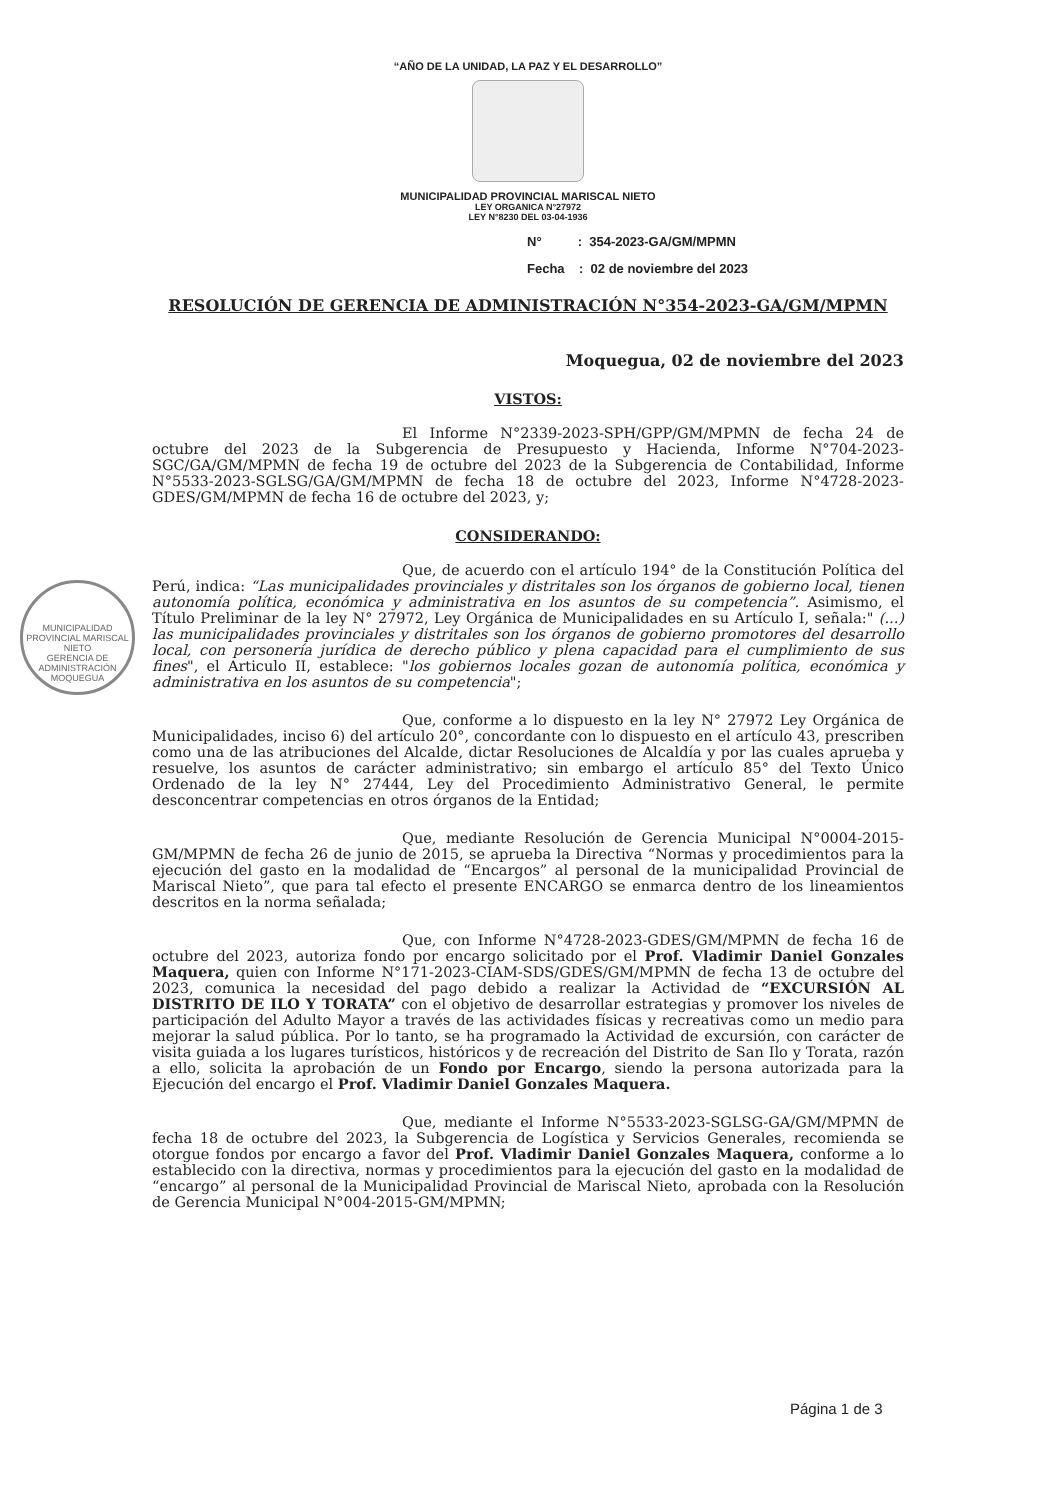MUNICIPALIDAD PROVINCIAL MARISCAL NIETO
GERENCIA DE ADMINISTRACIÓN
MOQUEGUA
“AÑO DE LA UNIDAD, LA PAZ Y EL DESARROLLO”
MUNICIPALIDAD PROVINCIAL MARISCAL NIETO
LEY ORGANICA N°27972
LEY N°8230 DEL 03-04-1936
N° : 354-2023-GA/GM/MPMN
Fecha : 02 de noviembre del 2023
RESOLUCIÓN DE GERENCIA DE ADMINISTRACIÓN N°354-2023-GA/GM/MPMN
Moquegua, 02 de noviembre del 2023
VISTOS:
El Informe N°2339-2023-SPH/GPP/GM/MPMN de fecha 24 de octubre del 2023 de la Subgerencia de Presupuesto y Hacienda, Informe N°704-2023-SGC/GA/GM/MPMN de fecha 19 de octubre del 2023 de la Subgerencia de Contabilidad, Informe N°5533-2023-SGLSG/GA/GM/MPMN de fecha 18 de octubre del 2023, Informe N°4728-2023-GDES/GM/MPMN de fecha 16 de octubre del 2023, y;
CONSIDERANDO:
Que, de acuerdo con el artículo 194° de la Constitución Política del Perú, indica: “Las municipalidades provinciales y distritales son los órganos de gobierno local, tienen autonomía política, económica y administrativa en los asuntos de su competencia”. Asimismo, el Título Preliminar de la ley N° 27972, Ley Orgánica de Municipalidades en su Artículo I, señala:" (...) las municipalidades provinciales y distritales son los órganos de gobierno promotores del desarrollo local, con personería jurídica de derecho público y plena capacidad para el cumplimiento de sus fines", el Articulo II, establece: "los gobiernos locales gozan de autonomía política, económica y administrativa en los asuntos de su competencia";
Que, conforme a lo dispuesto en la ley N° 27972 Ley Orgánica de Municipalidades, inciso 6) del artículo 20°, concordante con lo dispuesto en el artículo 43, prescriben como una de las atribuciones del Alcalde, dictar Resoluciones de Alcaldía y por las cuales aprueba y resuelve, los asuntos de carácter administrativo; sin embargo el artículo 85° del Texto Único Ordenado de la ley N° 27444, Ley del Procedimiento Administrativo General, le permite desconcentrar competencias en otros órganos de la Entidad;
Que, mediante Resolución de Gerencia Municipal N°0004-2015-GM/MPMN de fecha 26 de junio de 2015, se aprueba la Directiva “Normas y procedimientos para la ejecución del gasto en la modalidad de “Encargos” al personal de la municipalidad Provincial de Mariscal Nieto”, que para tal efecto el presente ENCARGO se enmarca dentro de los lineamientos descritos en la norma señalada;
Que, con Informe N°4728-2023-GDES/GM/MPMN de fecha 16 de octubre del 2023, autoriza fondo por encargo solicitado por el Prof. Vladimir Daniel Gonzales Maquera, quien con Informe N°171-2023-CIAM-SDS/GDES/GM/MPMN de fecha 13 de octubre del 2023, comunica la necesidad del pago debido a realizar la Actividad de “EXCURSIÓN AL DISTRITO DE ILO Y TORATA” con el objetivo de desarrollar estrategias y promover los niveles de participación del Adulto Mayor a través de las actividades físicas y recreativas como un medio para mejorar la salud pública. Por lo tanto, se ha programado la Actividad de excursión, con carácter de visita guiada a los lugares turísticos, históricos y de recreación del Distrito de San Ilo y Torata, razón a ello, solicita la aprobación de un Fondo por Encargo, siendo la persona autorizada para la Ejecución del encargo el Prof. Vladimir Daniel Gonzales Maquera.
Que, mediante el Informe N°5533-2023-SGLSG-GA/GM/MPMN de fecha 18 de octubre del 2023, la Subgerencia de Logística y Servicios Generales, recomienda se otorgue fondos por encargo a favor del Prof. Vladimir Daniel Gonzales Maquera, conforme a lo establecido con la directiva, normas y procedimientos para la ejecución del gasto en la modalidad de “encargo” al personal de la Municipalidad Provincial de Mariscal Nieto, aprobada con la Resolución de Gerencia Municipal N°004-2015-GM/MPMN;
Página 1 de 3